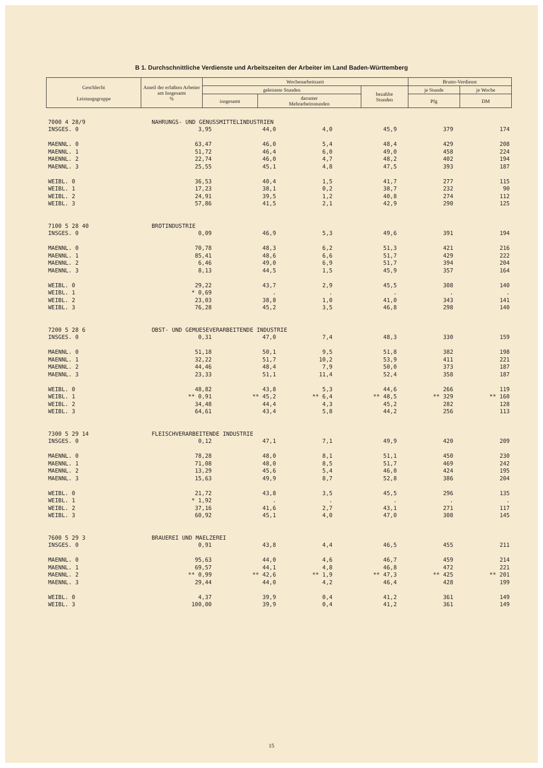B 1. Durchschnittliche Verdienste und Arbeitszeiten der Arbeiter im Land Baden-Württemberg
| Geschlecht Leistungsgruppe | Anteil der erfaßten Arbeiter am Insgesamt % | Wochenarbeitszeit | | | Brutto-Verdienst | |
| --- | --- | --- | --- | --- | --- | --- |
| | | geleistete Stunden | | bezahlte Stunden | je Stunde | je Woche |
| | | insgesamt | darunter Mehrarbeitsstunden | | Pfg | DM |
| 7000 4 28/9 | NAHRUNGS- UND GENUSSMITTELINDUSTRIEN | | | | | |
| INSGES. 0 | 3,95 | 44,0 | 4,0 | 45,9 | 379 | 174 |
| MAENNL. 0 | 63,47 | 46,0 | 5,4 | 48,4 | 429 | 208 |
| MAENNL. 1 | 51,72 | 46,4 | 6,0 | 49,0 | 458 | 224 |
| MAENNL. 2 | 22,74 | 46,0 | 4,7 | 48,2 | 402 | 194 |
| MAENNL. 3 | 25,55 | 45,1 | 4,8 | 47,5 | 393 | 187 |
| WEIBL. 0 | 36,53 | 40,4 | 1,5 | 41,7 | 277 | 115 |
| WEIBL. 1 | 17,23 | 38,1 | 0,2 | 38,7 | 232 | 90 |
| WEIBL. 2 | 24,91 | 39,5 | 1,2 | 40,8 | 274 | 112 |
| WEIBL. 3 | 57,86 | 41,5 | 2,1 | 42,9 | 290 | 125 |
| 7100 5 28 40 | BROTINDUSTRIE | | | | | |
| INSGES. 0 | 0,09 | 46,9 | 5,3 | 49,6 | 391 | 194 |
| MAENNL. 0 | 70,78 | 48,3 | 6,2 | 51,3 | 421 | 216 |
| MAENNL. 1 | 85,41 | 48,6 | 6,6 | 51,7 | 429 | 222 |
| MAENNL. 2 | 6,46 | 49,0 | 6,9 | 51,7 | 394 | 204 |
| MAENNL. 3 | 8,13 | 44,5 | 1,5 | 45,9 | 357 | 164 |
| WEIBL. 0 | 29,22 | 43,7 | 2,9 | 45,5 | 308 | 140 |
| WEIBL. 1 | * 0,69 | . | . | . | . | . |
| WEIBL. 2 | 23,03 | 38,8 | 1,0 | 41,0 | 343 | 141 |
| WEIBL. 3 | 76,28 | 45,2 | 3,5 | 46,8 | 298 | 140 |
| 7200 5 28 6 | OBST- UND GEMUESEVERARBEITENDE INDUSTRIE | | | | | |
| INSGES. 0 | 0,31 | 47,0 | 7,4 | 48,3 | 330 | 159 |
| MAENNL. 0 | 51,18 | 50,1 | 9,5 | 51,8 | 382 | 198 |
| MAENNL. 1 | 32,22 | 51,7 | 10,2 | 53,9 | 411 | 221 |
| MAENNL. 2 | 44,46 | 48,4 | 7,9 | 50,0 | 373 | 187 |
| MAENNL. 3 | 23,33 | 51,1 | 11,4 | 52,4 | 358 | 187 |
| WEIBL. 0 | 48,82 | 43,8 | 5,3 | 44,6 | 266 | 119 |
| WEIBL. 1 | ** 0,91 | ** 45,2 | ** 6,4 | ** 48,5 | ** 329 | ** 160 |
| WEIBL. 2 | 34,48 | 44,4 | 4,3 | 45,2 | 282 | 128 |
| WEIBL. 3 | 64,61 | 43,4 | 5,8 | 44,2 | 256 | 113 |
| 7300 5 29 14 | FLEISCHVERARBEITENDE INDUSTRIE | | | | | |
| INSGES. 0 | 0,12 | 47,1 | 7,1 | 49,9 | 420 | 209 |
| MAENNL. 0 | 78,28 | 48,0 | 8,1 | 51,1 | 450 | 230 |
| MAENNL. 1 | 71,08 | 48,0 | 8,5 | 51,7 | 469 | 242 |
| MAENNL. 2 | 13,29 | 45,6 | 5,4 | 46,0 | 424 | 195 |
| MAENNL. 3 | 15,63 | 49,9 | 8,7 | 52,8 | 386 | 204 |
| WEIBL. 0 | 21,72 | 43,8 | 3,5 | 45,5 | 296 | 135 |
| WEIBL. 1 | * 1,92 | . | . | . | . | . |
| WEIBL. 2 | 37,16 | 41,6 | 2,7 | 43,1 | 271 | 117 |
| WEIBL. 3 | 60,92 | 45,1 | 4,0 | 47,0 | 308 | 145 |
| 7600 5 29 3 | BRAUEREI UND MAELZEREI | | | | | |
| INSGES. 0 | 0,91 | 43,8 | 4,4 | 46,5 | 455 | 211 |
| MAENNL. 0 | 95,63 | 44,0 | 4,6 | 46,7 | 459 | 214 |
| MAENNL. 1 | 69,57 | 44,1 | 4,8 | 46,8 | 472 | 221 |
| MAENNL. 2 | ** 0,99 | ** 42,6 | ** 1,9 | ** 47,3 | ** 425 | ** 201 |
| MAENNL. 3 | 29,44 | 44,0 | 4,2 | 46,4 | 428 | 199 |
| WEIBL. 0 | 4,37 | 39,9 | 0,4 | 41,2 | 361 | 149 |
| WEIBL. 3 | 100,00 | 39,9 | 0,4 | 41,2 | 361 | 149 |
15